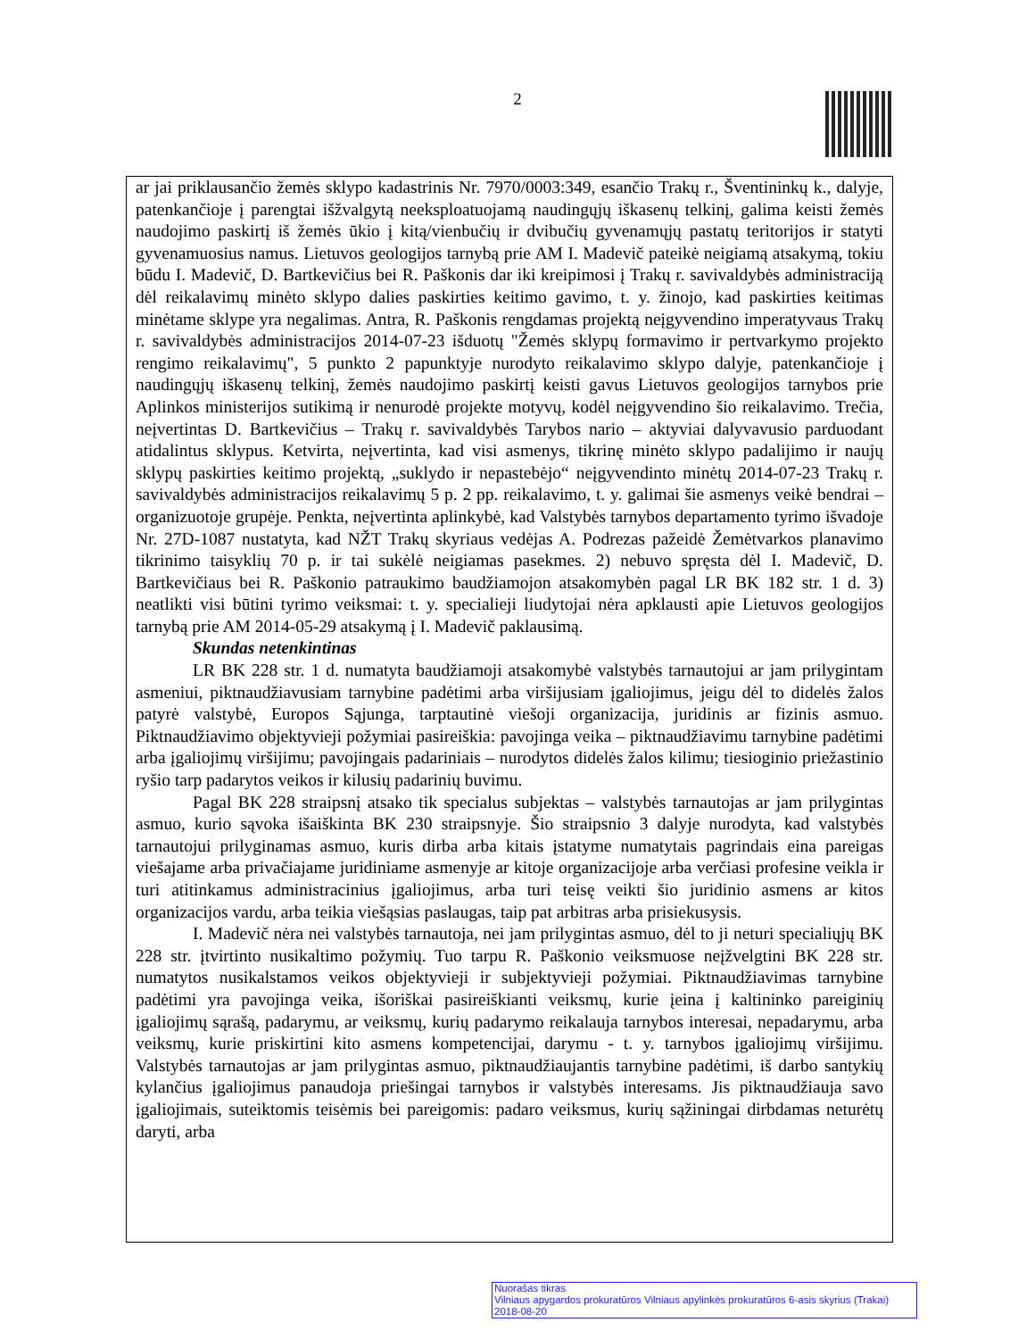2
ar jai priklausančio žemės sklypo kadastrinis Nr. 7970/0003:349, esančio Trakų r., Šventininkų k., dalyje, patenkančioje į parengtai išžvalgytą neeksploatuojamą naudingųjų iškasenų telkinį, galima keisti žemės naudojimo paskirtį iš žemės ūkio į kitą/vienbučių ir dvibučių gyvenamųjų pastatų teritorijos ir statyti gyvenamuosius namus. Lietuvos geologijos tarnybą prie AM I. Madevič pateikė neigiamą atsakymą, tokiu būdu I. Madevič, D. Bartkevičius bei R. Paškonis dar iki kreipimosi į Trakų r. savivaldybės administraciją dėl reikalavimų minėto sklypo dalies paskirties keitimo gavimo, t. y. žinojo, kad paskirties keitimas minėtame sklype yra negalimas. Antra, R. Paškonis rengdamas projektą neįgyvendino imperatyvaus Trakų r. savivaldybės administracijos 2014-07-23 išduotų "Žemės sklypų formavimo ir pertvarkymo projekto rengimo reikalavimų", 5 punkto 2 papunktyje nurodyto reikalavimo sklypo dalyje, patenkančioje į naudingųjų iškasenų telkinį, žemės naudojimo paskirtį keisti gavus Lietuvos geologijos tarnybos prie Aplinkos ministerijos sutikimą ir nenurodė projekte motyvų, kodėl neįgyvendino šio reikalavimo. Trečia, neįvertintas D. Bartkevičius – Trakų r. savivaldybės Tarybos nario – aktyviai dalyvavusio parduodant atidalintus sklypus. Ketvirta, neįvertinta, kad visi asmenys, tikrinę minėto sklypo padalijimo ir naujų sklypų paskirties keitimo projektą, „suklydo ir nepastebėjo“ neįgyvendinto minėtų 2014-07-23 Trakų r. savivaldybės administracijos reikalavimų 5 p. 2 pp. reikalavimo, t. y. galimai šie asmenys veikė bendrai – organizuotoje grupėje. Penkta, neįvertinta aplinkybė, kad Valstybės tarnybos departamento tyrimo išvadoje Nr. 27D-1087 nustatyta, kad NŽT Trakų skyriaus vedėjas A. Podrezas pažeidė Žemėtvarkos planavimo tikrinimo taisyklių 70 p. ir tai sukėlė neigiamas pasekmes. 2) nebuvo spręsta dėl I. Madevič, D. Bartkevičiaus bei R. Paškonio patraukimo baudžiamojon atsakomybėn pagal LR BK 182 str. 1 d. 3) neatlikti visi būtini tyrimo veiksmai: t. y. specialieji liudytojai nėra apklausti apie Lietuvos geologijos tarnybą prie AM 2014-05-29 atsakymą į I. Madevič paklausimą.
Skundas netenkintinas
LR BK 228 str. 1 d. numatyta baudžiamoji atsakomybė valstybės tarnautojui ar jam prilygintam asmeniui, piktnaudžiavusiam tarnybine padėtimi arba viršijusiam įgaliojimus, jeigu dėl to didelės žalos patyrė valstybė, Europos Sąjunga, tarptautinė viešoji organizacija, juridinis ar fizinis asmuo. Piktnaudžiavimo objektyvieji požymiai pasireiškia: pavojinga veika – piktnaudžiavimu tarnybine padėtimi arba įgaliojimų viršijimu; pavojingais padariniais – nurodytos didelės žalos kilimu; tiesioginio priežastinio ryšio tarp padarytos veikos ir kilusių padarinių buvimu.
Pagal BK 228 straipsnį atsako tik specialus subjektas – valstybės tarnautojas ar jam prilygintas asmuo, kurio sąvoka išaiškinta BK 230 straipsnyje. Šio straipsnio 3 dalyje nurodyta, kad valstybės tarnautojui prilyginamas asmuo, kuris dirba arba kitais įstatyme numatytais pagrindais eina pareigas viešajame arba privačiajame juridiniame asmenyje ar kitoje organizacijoje arba verčiasi profesine veikla ir turi atitinkamus administracinius įgaliojimus, arba turi teisę veikti šio juridinio asmens ar kitos organizacijos vardu, arba teikia viešąsias paslaugas, taip pat arbitras arba prisiekusysis.
I. Madevič nėra nei valstybės tarnautoja, nei jam prilygintas asmuo, dėl to ji neturi specialiųjų BK 228 str. įtvirtinto nusikaltimo požymių. Tuo tarpu R. Paškonio veiksmuose neįžvelgtini BK 228 str. numatytos nusikalstamos veikos objektyvieji ir subjektyvieji požymiai. Piktnaudžiavimas tarnybine padėtimi yra pavojinga veika, išoriškai pasireiškianti veiksmų, kurie įeina į kaltininko pareiginių įgaliojimų sąrašą, padarymu, ar veiksmų, kurių padarymo reikalauja tarnybos interesai, nepadarymu, arba veiksmų, kurie priskirtini kito asmens kompetencijai, darymu - t. y. tarnybos įgaliojimų viršijimu. Valstybės tarnautojas ar jam prilygintas asmuo, piktnaudžiaujantis tarnybine padėtimi, iš darbo santykių kylančius įgaliojimus panaudoja priešingai tarnybos ir valstybės interesams. Jis piktnaudžiauja savo įgaliojimais, suteiktomis teisėmis bei pareigomis: padaro veiksmus, kurių sąžiningai dirbdamas neturėtų daryti, arba
Nuorašas tikras
Vilniaus apygardos prokuratūros Vilniaus apylinkės prokuratūros 6-asis skyrius (Trakai)
2018-08-20